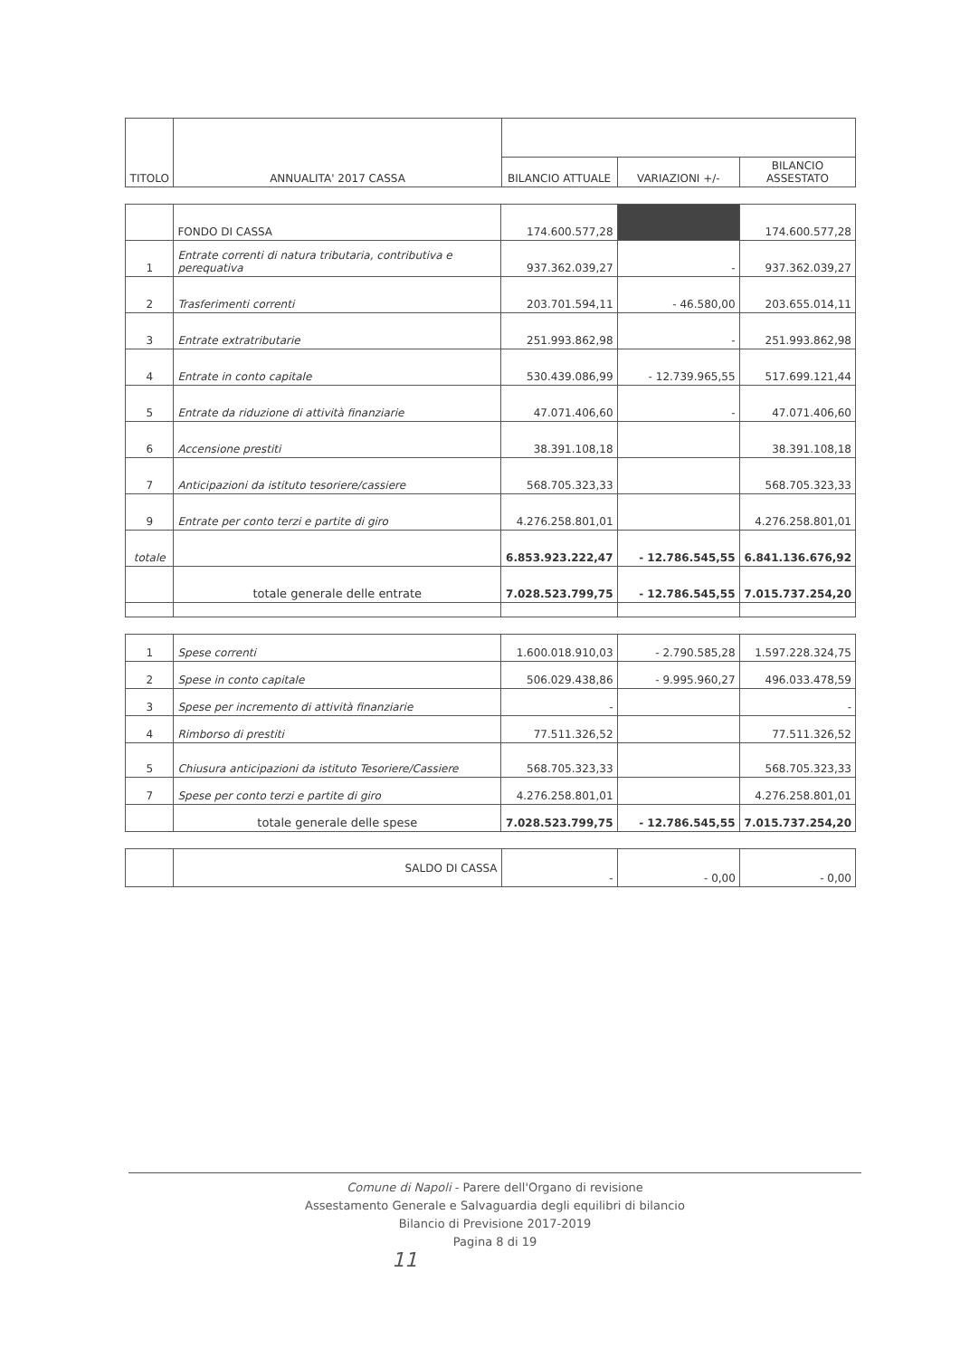| TITOLO | ANNUALITA' 2017 CASSA | | | |
| --- | --- | --- | --- | --- |
| | | BILANCIO ATTUALE | VARIAZIONI +/- | BILANCIO ASSESTATO |
| | FONDO DI CASSA | 174.600.577,28 | | 174.600.577,28 |
| 1 | Entrate correnti di natura tributaria, contributiva e perequativa | 937.362.039,27 | - | 937.362.039,27 |
| 2 | Trasferimenti correnti | 203.701.594,11 | - 46.580,00 | 203.655.014,11 |
| 3 | Entrate extratributarie | 251.993.862,98 | - | 251.993.862,98 |
| 4 | Entrate in conto capitale | 530.439.086,99 | - 12.739.965,55 | 517.699.121,44 |
| 5 | Entrate da riduzione di attività finanziarie | 47.071.406,60 | - | 47.071.406,60 |
| 6 | Accensione prestiti | 38.391.108,18 | | 38.391.108,18 |
| 7 | Anticipazioni da istituto tesoriere/cassiere | 568.705.323,33 | | 568.705.323,33 |
| 9 | Entrate per conto terzi e partite di giro | 4.276.258.801,01 | | 4.276.258.801,01 |
| totale | | 6.853.923.222,47 | - 12.786.545,55 | 6.841.136.676,92 |
| | totale generale delle entrate | 7.028.523.799,75 | - 12.786.545,55 | 7.015.737.254,20 |
| 1 | Spese correnti | 1.600.018.910,03 | - 2.790.585,28 | 1.597.228.324,75 |
| 2 | Spese in conto capitale | 506.029.438,86 | - 9.995.960,27 | 496.033.478,59 |
| 3 | Spese per incremento di attività finanziarie | - | | - |
| 4 | Rimborso di prestiti | 77.511.326,52 | | 77.511.326,52 |
| 5 | Chiusura anticipazioni da istituto Tesoriere/Cassiere | 568.705.323,33 | | 568.705.323,33 |
| 7 | Spese per conto terzi e partite di giro | 4.276.258.801,01 | | 4.276.258.801,01 |
| | totale generale delle spese | 7.028.523.799,75 | - 12.786.545,55 | 7.015.737.254,20 |
| | SALDO DI CASSA | - | - 0,00 | - 0,00 |
Comune di Napoli - Parere dell'Organo di revisione
Assestamento Generale e Salvaguardia degli equilibri di bilancio
Bilancio di Previsione 2017-2019
Pagina 8 di 19
11